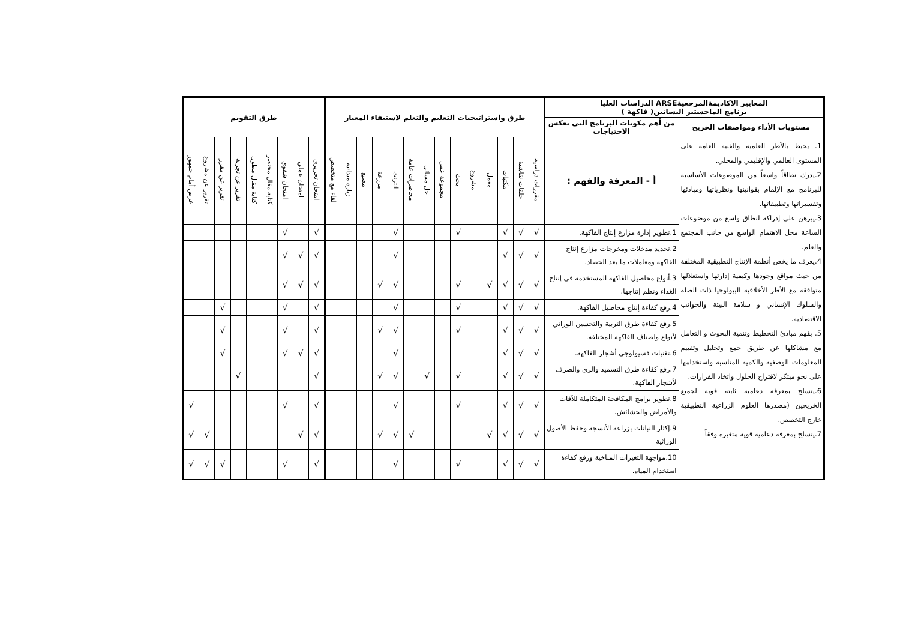| المعايير الاكاديمةالمرجعيةARSE الدراسات العليا برنامج الماجستير البساتين( فاكهة ) | | طرق واستراتيجيات التعليم والتعلم لاستيفاء المعيار | | | | | | | | | | | | | | طرق التقويم | | | | | | | | |
| --- | --- | --- | --- | --- | --- | --- | --- | --- | --- | --- | --- | --- | --- | --- | --- | --- | --- | --- | --- | --- | --- | --- | --- | --- |
| مستويات الأداء ومواصفات الخريج | من أهم مكونات البرنامج التي تعكس الاحتياجات | | | | | | | | | | | | | | | | | | | | | | | |
| 1. يحيط بالأطر العلمية والفنية العامة على المستوى العالمي والإقليمي والمحلي. 2.يدرك نطاقاً واسعاً من الموضوعات الأساسية للبرنامج مع الإلمام بقوانينها ونظرياتها ومبادئها وتفسيراتها وتطبيقاتها. 3.يبرهن على إدراكه لنطاق واسع من موضوعات الساعة محل الاهتمام الواسع من جانب المجتمع والعلم. 4.يعرف ما يخص أنظمة الإنتاج التطبيقية المختلفة من حيث مواقع وجودها وكيفية إدارتها واستغلالها متوافقة مع الأطر الأخلاقية البيولوجيا ذات الصلة والسلوك الإنساني و سلامة البيئة والجوانب الاقتصادية. 5. يفهم مبادئ التخطيط وتنمية البحوث و التعامل مع مشاكلها عن طريق جمع وتحليل وتقييم المعلومات الوصفية والكمية المناسبة واستخدامها على نحو مبتكر لاقتراح الحلول واتخاذ القرارات. 6.يتسلح بمعرفة دعامية ثابتة قوية لجميع الخريجين (مصدرها العلوم الزراعية التطبيقية خارج التخصص. 7.يتسلح بمعرفة دعامية قوية متغيرة وفقاً | أ - المعرفة والفهم : | مقررات دراسية | حلقات نقاشية | مكتبات | معمل | مشروع | بحث | مجموعة عمل | حل مسائل | محاضرات عامة | انترنت | مزرعة | مصنع | زيارة ميدانية | لقاء مع متخصص | امتحان تحريري | امتحان عملي | امتحان شفوي | كتابة مقال مختصر | كتابة مقال مطول | تقرير عن تجربة | تقرير عن مقرر | تقرير عن مشروع | عرض أمام جمهور |
| | 1.تطوير إدارة مزارع إنتاج الفاكهة. | √ | √ | √ | | | √ | | | | √ | | | | | √ | | √ | | | | | | |
| | 2.تحديد مدخلات ومخرجات مزارع إنتاج الفاكهة ومعاملات ما بعد الحصاد. | √ | √ | √ | | | | | | | √ | | | | | √ | √ | √ | | | | | | |
| | 3.أنواع محاصيل الفاكهة المستخدمة في إنتاج الغذاء ونظم إنتاجها. | √ | √ | √ | √ | | √ | | | | √ | √ | | | | √ | √ | √ | | | | | | |
| | 4.رفع كفاءة إنتاج محاصيل الفاكهة. | √ | √ | √ | | | √ | | | | √ | | | | | √ | | √ | | | | √ | | |
| | 5.رفع كفاءة طرق التربية والتحسين الوراثي لأنواع واصناف الفاكهة المختلفة. | √ | √ | √ | | | √ | | | | √ | √ | | | | √ | | √ | | | | √ | | |
| | 6.تقنيات فسيولوجي أشجار الفاكهة. | √ | √ | √ | | | | | | | √ | | | | | √ | √ | √ | | | | √ | | |
| | 7.رفع كفاءة طرق التسميد والري والصرف لأشجار الفاكهة. | √ | √ | √ | | | √ | | √ | | √ | √ | | | | √ | | | | | √ | | | |
| | 8.تطوير برامج المكافحة المتكاملة للآفات والأمراض والحشائش. | √ | √ | √ | | | √ | | | | √ | | | | | √ | | √ | | | | | | √ |
| | 9.إكثار النباتات بزراعة الأنسجة وحفظ الأصول الوراثية | √ | √ | √ | √ | | | | | √ | √ | √ | | | | √ | √ | | | | | | √ | √ |
| | 10.مواجهة التغيرات المناخية ورفع كفاءة استخدام المياه. | √ | √ | √ | | | √ | | | | √ | | | | | √ | | √ | | | | √ | √ | √ |